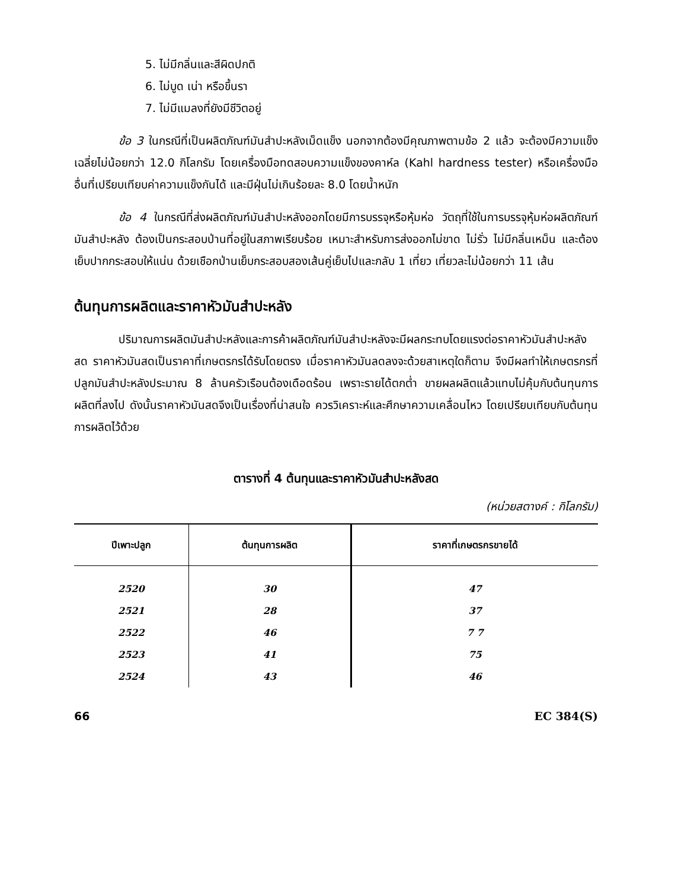5. ไม่มีกลิ่นและสีผิดปกติ
6. ไม่บูด เน่า หรือขึ้นรา
7. ไม่มีแมลงที่ยังมีชีวิตอยู่
ข้อ 3 ในกรณีที่เป็นผลิตภัณฑ์มันสำปะหลังเม็ดแข็ง นอกจากต้องมีคุณภาพตามข้อ 2 แล้ว จะต้องมีความแข็งเฉลี่ยไม่น้อยกว่า 12.0 กิโลกรัม โดยเครื่องมือทดสอบความแข็งของคาห์ล (Kahl hardness tester) หรือเครื่องมืออื่นที่เปรียบเทียบค่าความแข็งกันได้ และมีฝุ่นไม่เกินร้อยละ 8.0 โดยน้ำหนัก
ข้อ 4 ในกรณีที่ส่งผลิตภัณฑ์มันสำปะหลังออกโดยมีการบรรจุหรือหุ้มห่อ วัตถุที่ใช้ในการบรรจุหุ้มห่อผลิตภัณฑ์มันสำปะหลัง ต้องเป็นกระสอบป่านที่อยู่ในสภาพเรียบร้อย เหมาะสำหรับการส่งออกไม่ขาด ไม่รั่ว ไม่มีกลิ่นเหม็น และต้องเย็บปากกระสอบให้แน่น ด้วยเชือกป่านเย็บกระสอบสองเส้นคู่เย็บไปและกลับ 1 เที่ยว เที่ยวละไม่น้อยกว่า 11 เส้น
ต้นทุนการผลิตและราคาหัวมันสำปะหลัง
ปริมาณการผลิตมันสำปะหลังและการค้าผลิตภัณฑ์มันสำปะหลังจะมีผลกระทบโดยแรงต่อราคาหัวมันสำปะหลังสด ราคาหัวมันสดเป็นราคาที่เกษตรกรได้รับโดยตรง เมื่อราคาหัวมันลดลงจะด้วยสาเหตุใดก็ตาม จึงมีผลทำให้เกษตรกรที่ปลูกมันสำปะหลังประมาณ 8 ล้านครัวเรือนต้องเดือดร้อน เพราะรายได้ตกต่ำ ขายผลผลิตแล้วแทบไม่คุ้มกับต้นทุนการผลิตที่ลงไป ดังนั้นราคาหัวมันสดจึงเป็นเรื่องที่น่าสนใจ ควรวิเคราะห์และศึกษาความเคลื่อนไหว โดยเปรียบเทียบกับต้นทุนการผลิตไว้ด้วย
ตารางที่ 4 ต้นทุนและราคาหัวมันสำปะหลังสด
(หน่วยสตางค์ : กิโลกรัม)
| ปีเพาะปลูก | ต้นทุนการผลิต | ราคาที่เกษตรกรขายได้ |
| --- | --- | --- |
| 2520 | 30 | 47 |
| 2521 | 28 | 37 |
| 2522 | 46 | 7 7 |
| 2523 | 41 | 75 |
| 2524 | 43 | 46 |
66 EC 384(S)